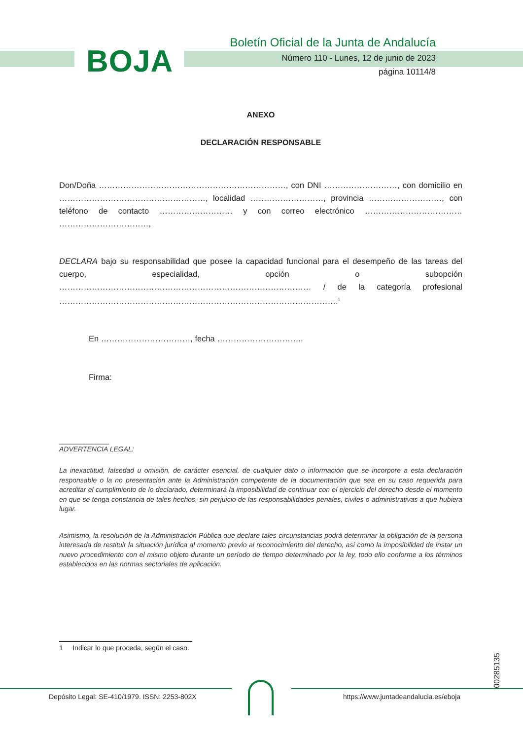BOJA
Boletín Oficial de la Junta de Andalucía
Número 110 - Lunes, 12 de junio de 2023
página 10114/8
ANEXO
DECLARACIÓN RESPONSABLE
Don/Doña ……………………………………………………………, con DNI ………………………, con domicilio en ………………………………………………, localidad ………………………, provincia ………………………, con teléfono de contacto ……………………… y con correo electrónico ……………………………… ……………………………,
DECLARA bajo su responsabilidad que posee la capacidad funcional para el desempeño de las tareas del cuerpo, especialidad, opción o subopción ………………………………………………………………………………… / de la categoría profesional ………………………………………………………………………………………….<sup>1</sup>
En ……………………………, fecha …………………………..
Firma:
______________
ADVERTENCIA LEGAL:
La inexactitud, falsedad u omisión, de carácter esencial, de cualquier dato o información que se incorpore a esta declaración responsable o la no presentación ante la Administración competente de la documentación que sea en su caso requerida para acreditar el cumplimiento de lo declarado, determinará la imposibilidad de continuar con el ejercicio del derecho desde el momento en que se tenga constancia de tales hechos, sin perjuicio de las responsabilidades penales, civiles o administrativas a que hubiera lugar.
Asimismo, la resolución de la Administración Pública que declare tales circunstancias podrá determinar la obligación de la persona interesada de restituir la situación jurídica al momento previo al reconocimiento del derecho, así como la imposibilidad de instar un nuevo procedimiento con el mismo objeto durante un período de tiempo determinado por la ley, todo ello conforme a los términos establecidos en las normas sectoriales de aplicación.
1 Indicar lo que proceda, según el caso.
00285135
Depósito Legal: SE-410/1979. ISSN: 2253-802X
https://www.juntadeandalucia.es/eboja